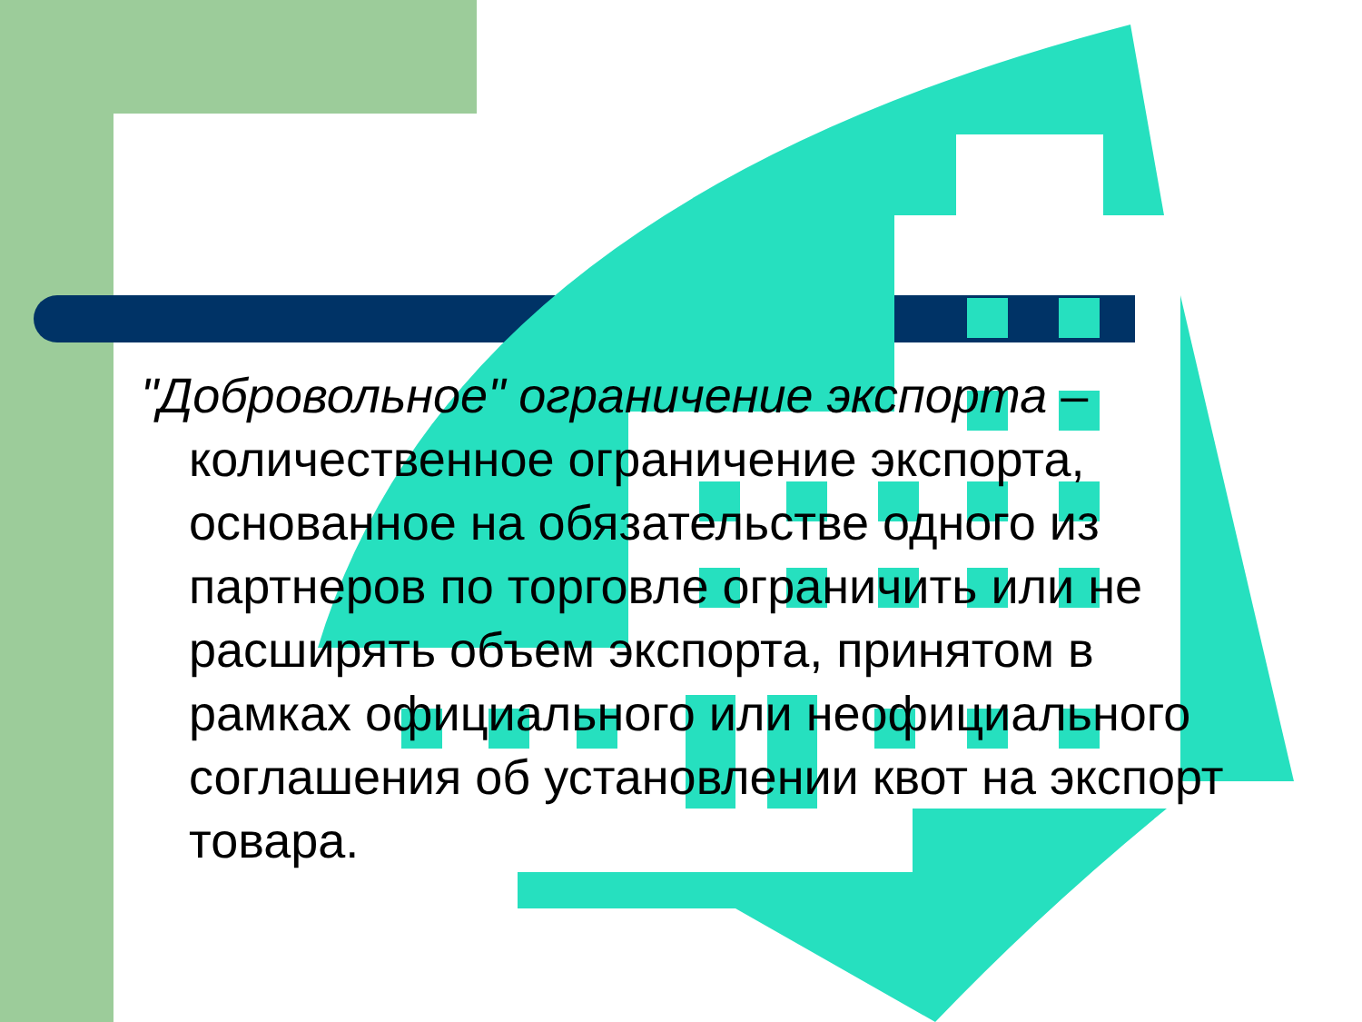"Добровольное" ограничение экспорта – количественное ограничение экспорта, основанное на обязательстве одного из партнеров по торговле ограничить или не расширять объем экспорта, принятом в рамках официального или неофициального соглашения об установлении квот на экспорт товара.